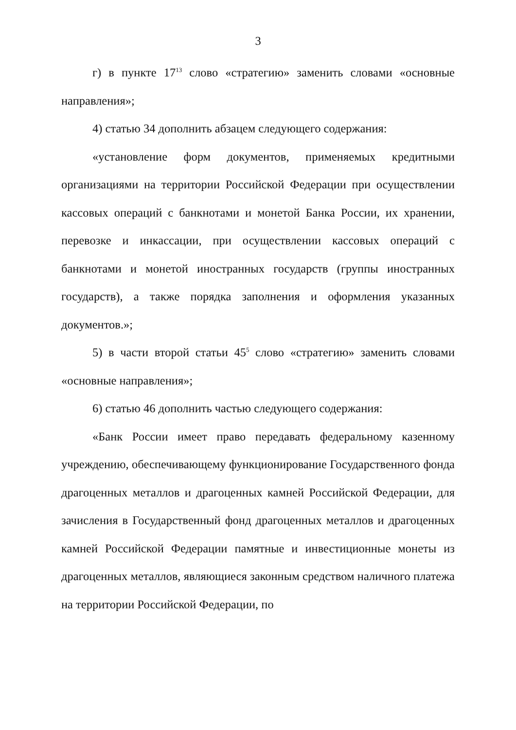3
г) в пункте 17<sup>13</sup> слово «стратегию» заменить словами «основные направления»;
4) статью 34 дополнить абзацем следующего содержания:
«установление форм документов, применяемых кредитными организациями на территории Российской Федерации при осуществлении кассовых операций с банкнотами и монетой Банка России, их хранении, перевозке и инкассации, при осуществлении кассовых операций с банкнотами и монетой иностранных государств (группы иностранных государств), а также порядка заполнения и оформления указанных документов.»;
5) в части второй статьи 45<sup>5</sup> слово «стратегию» заменить словами «основные направления»;
6) статью 46 дополнить частью следующего содержания:
«Банк России имеет право передавать федеральному казенному учреждению, обеспечивающему функционирование Государственного фонда драгоценных металлов и драгоценных камней Российской Федерации, для зачисления в Государственный фонд драгоценных металлов и драгоценных камней Российской Федерации памятные и инвестиционные монеты из драгоценных металлов, являющиеся законным средством наличного платежа на территории Российской Федерации, по